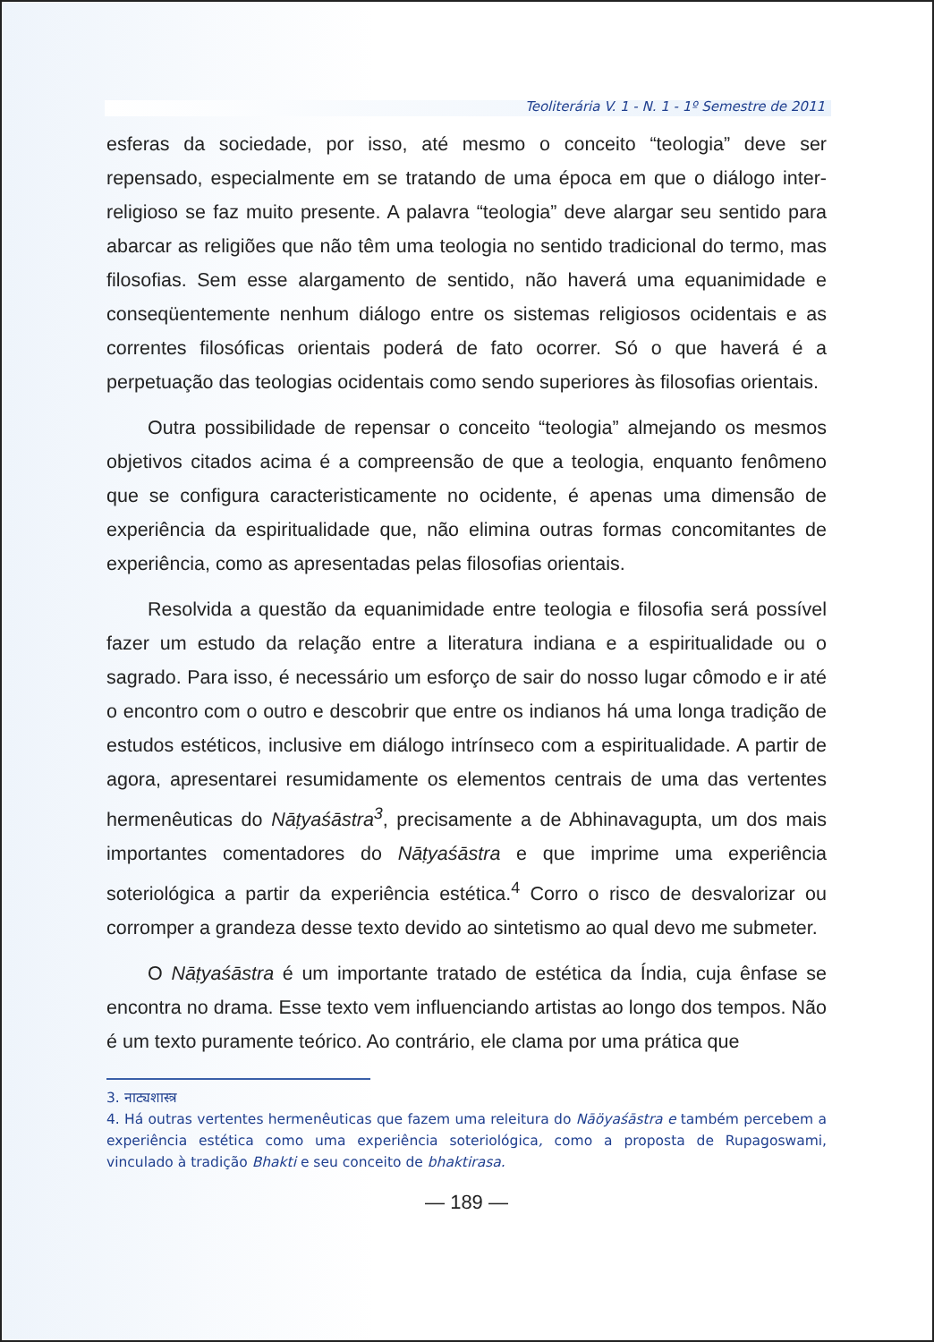Teoliterária V. 1 - N. 1 - 1º Semestre de 2011
esferas da sociedade, por isso, até mesmo o conceito “teologia” deve ser repensado, especialmente em se tratando de uma época em que o diálogo inter-religioso se faz muito presente. A palavra “teologia” deve alargar seu sentido para abarcar as religiões que não têm uma teologia no sentido tradicional do termo, mas filosofias. Sem esse alargamento de sentido, não haverá uma equanimidade e conseqüentemente nenhum diálogo entre os sistemas religiosos ocidentais e as correntes filosóficas orientais poderá de fato ocorrer. Só o que haverá é a perpetuação das teologias ocidentais como sendo superiores às filosofias orientais.
Outra possibilidade de repensar o conceito “teologia” almejando os mesmos objetivos citados acima é a compreensão de que a teologia, enquanto fenômeno que se configura caracteristicamente no ocidente, é apenas uma dimensão de experiência da espiritualidade que, não elimina outras formas concomitantes de experiência, como as apresentadas pelas filosofias orientais.
Resolvida a questão da equanimidade entre teologia e filosofia será possível fazer um estudo da relação entre a literatura indiana e a espiritualidade ou o sagrado. Para isso, é necessário um esforço de sair do nosso lugar cômodo e ir até o encontro com o outro e descobrir que entre os indianos há uma longa tradição de estudos estéticos, inclusive em diálogo intrínseco com a espiritualidade. A partir de agora, apresentarei resumidamente os elementos centrais de uma das vertentes hermenêuticas do Nāṭyaśāstra<sup>3</sup>, precisamente a de Abhinavagupta, um dos mais importantes comentadores do Nāṭyaśāstra e que imprime uma experiência soteriológica a partir da experiência estética.<sup>4</sup> Corro o risco de desvalorizar ou corromper a grandeza desse texto devido ao sintetismo ao qual devo me submeter.
O Nāṭyaśāstra é um importante tratado de estética da Índia, cuja ênfase se encontra no drama. Esse texto vem influenciando artistas ao longo dos tempos. Não é um texto puramente teórico. Ao contrário, ele clama por uma prática que
3. नाट्यशास्त्र
4. Há outras vertentes hermenêuticas que fazem uma releitura do Nāöyaśāstra e também percebem a experiência estética como uma experiência soteriológica, como a proposta de Rupagoswami, vinculado à tradição Bhakti e seu conceito de bhaktirasa.
— 189 —